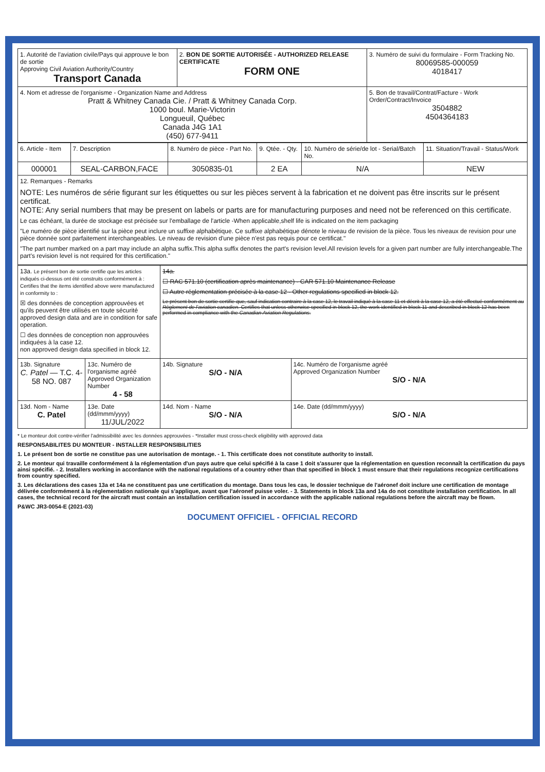| 1. Autorité de l'aviation civile/Pays qui approuve le bon de sortie Approving Civil Aviation Authority/Country Transport Canada | 2. BON DE SORTIE AUTORISÉE - AUTHORIZED RELEASE CERTIFICATE FORM ONE | 3. Numéro de suivi du formulaire - Form Tracking No. 80069585-000059 4018417 |
| --- | --- | --- |
| 4. Nom et adresse de l'organisme - Organization Name and Address Pratt & Whitney Canada Cie. / Pratt & Whitney Canada Corp. 1000 boul. Marie-Victorin Longueuil, Québec Canada J4G 1A1 (450) 677-9411 | | 5. Bon de travail/Contrat/Facture - Work Order/Contract/Invoice 3504882 4504364183 |
| 6. Article - Item | 7. Description | 8. Numéro de pièce - Part No. | 9. Qtée. - Qty. | 10. Numéro de série/de lot - Serial/Batch No. | 11. Situation/Travail - Status/Work |
| --- | --- | --- | --- | --- | --- |
| 000001 | SEAL-CARBON,FACE | 3050835-01 | 2 EA | N/A | NEW |
| 12. Remarques - Remarks NOTE: Les numéros de série figurant sur les étiquettes ou sur les pièces servent à la fabrication et ne doivent pas être inscrits sur le présent certificat. NOTE: Any serial numbers that may be present on labels or parts are for manufacturing purposes and need not be referenced on this certificate. Le cas échéant, la durée de stockage est précisée sur l'emballage de l'article -When applicable,shelf life is indicated on the item packaging "Le numéro de pièce identifié sur la pièce peut inclure un suffixe alphabétique. Ce suffixe alphabétique dénote le niveau de revision de la pièce. Tous les niveaux de revision pour une pièce donnée sont parfaitement interchangeables. Le niveau de revision d'une pièce n'est pas requis pour ce certificat." "The part number marked on a part may include an alpha suffix.This alpha suffix denotes the part's revision level.All revision levels for a given part number are fully interchangeable.The part's revision level is not required for this certification." | | | | | |
| 13a. Le présent bon de sortie certifie que les articles indiqués ci-dessus ont été construits conformément à : Certifies that the items identified above were manufactured in conformity to : ☒ des données de conception approuvées et qu'ils peuvent être utilisés en toute sécurité approved design data and are in condition for safe operation. ☐ des données de conception non approuvées indiquées à la case 12. non approved design data specified in block 12. | | 14a. ☐ RAC 571.10 (certification après maintenance) - CAR 571.10 Maintenance Release ☐ Autre réglementation précisée à la case 12 - Other regulations specified in block 12. Le présent bon de sortie certifie que, sauf indication contraire à la case 12, le travail indiqué à la case 11 et décrit à la case 12, a été effectué conformément au Règlement de l'aviation canadien . Certifies that unless otherwise specified in block 12, the work identified in block 11 and described in block 12 has been performed in compliance with the Canadian Aviation Regulations . | |
| 13b. Signature C. Patel — T.C. 4-58 NO. 087 | 13c. Numéro de l'organisme agréé Approved Organization Number 4 - 58 | 14b. Signature S/O - N/A | 14c. Numéro de l'organisme agréé Approved Organization Number S/O - N/A |
| 13d. Nom - Name C. Patel | 13e. Date (dd/mmm/yyyy) 11/JUL/2022 | 14d. Nom - Name S/O - N/A | 14e. Date (dd/mmm/yyyy) S/O - N/A |
* Le monteur doit contre-vérifier l'admissibilité avec les données approuvées - *Installer must cross-check eligibility with approved data
RESPONSABILITES DU MONTEUR - INSTALLER RESPONSIBILITIES
1. Le présent bon de sortie ne constitue pas une autorisation de montage. - 1. This certificate does not constitute authority to install.
2. Le monteur qui travaille conformément à la réglementation d'un pays autre que celui spécifié à la case 1 doit s'assurer que la réglementation en question reconnaît la certification du pays ainsi spécifié. - 2. Installers working in accordance with the national regulations of a country other than that specified in block 1 must ensure that their regulations recognize certifications from country specified.
3. Les déclarations des cases 13a et 14a ne constituent pas une certification du montage. Dans tous les cas, le dossier technique de l'aéronef doit inclure une certification de montage délivrée conformément à la réglementation nationale qui s'applique, avant que l'aéronef puisse voler. - 3. Statements in block 13a and 14a do not constitute installation certification. In all cases, the technical record for the aircraft must contain an installation certification issued in accordance with the applicable national regulations before the aircraft may be flown.
P&WC JR3-0054-E (2021-03)
DOCUMENT OFFICIEL - OFFICIAL RECORD